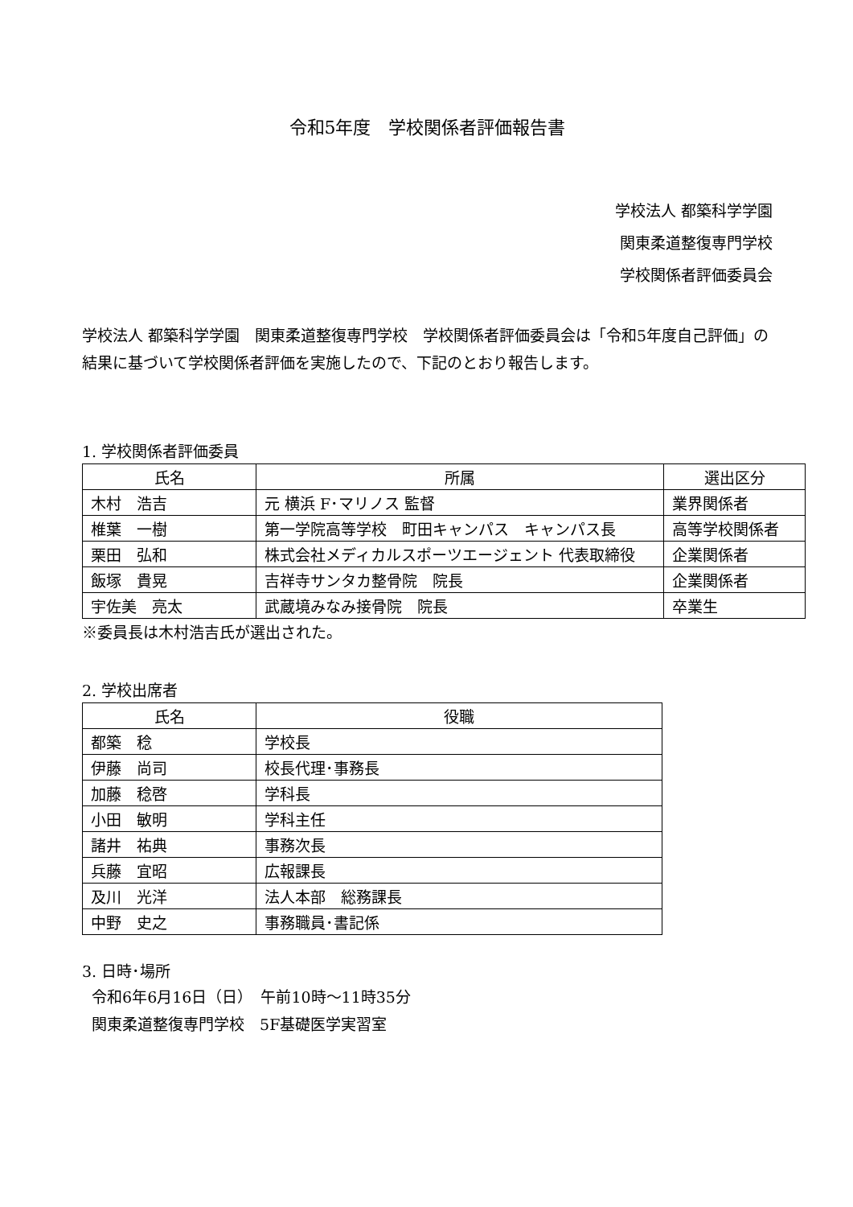令和5年度　学校関係者評価報告書
学校法人 都築科学学園
関東柔道整復専門学校
学校関係者評価委員会
学校法人 都築科学学園　関東柔道整復専門学校　学校関係者評価委員会は「令和5年度自己評価」の結果に基づいて学校関係者評価を実施したので、下記のとおり報告します。
1. 学校関係者評価委員
| 氏名 | 所属 | 選出区分 |
| --- | --- | --- |
| 木村 浩吉 | 元 横浜 F･マリノス 監督 | 業界関係者 |
| 椎葉 一樹 | 第一学院高等学校 町田キャンパス キャンパス長 | 高等学校関係者 |
| 栗田 弘和 | 株式会社メディカルスポーツエージェント 代表取締役 | 企業関係者 |
| 飯塚 貴晃 | 吉祥寺サンタカ整骨院 院長 | 企業関係者 |
| 宇佐美 亮太 | 武蔵境みなみ接骨院 院長 | 卒業生 |
※委員長は木村浩吉氏が選出された。
2. 学校出席者
| 氏名 | 役職 |
| --- | --- |
| 都築 稔 | 学校長 |
| 伊藤 尚司 | 校長代理･事務長 |
| 加藤 稔啓 | 学科長 |
| 小田 敏明 | 学科主任 |
| 諸井 祐典 | 事務次長 |
| 兵藤 宜昭 | 広報課長 |
| 及川 光洋 | 法人本部 総務課長 |
| 中野 史之 | 事務職員･書記係 |
3. 日時･場所
令和6年6月16日（日）　午前10時～11時35分
関東柔道整復専門学校　5F基礎医学実習室